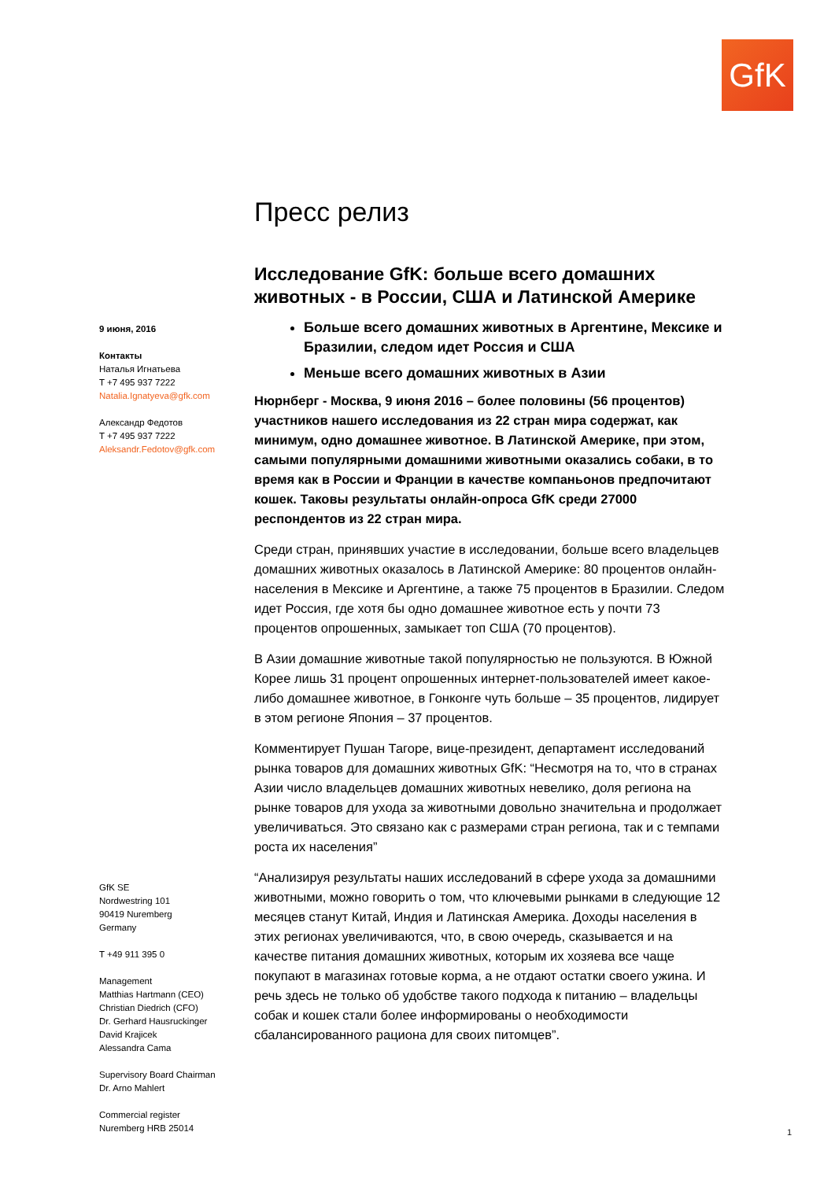GfK
9 июня, 2016
Контакты
Наталья Игнатьева
T +7 495 937 7222
Natalia.Ignatyeva@gfk.com
Александр Федотов
T +7 495 937 7222
Aleksandr.Fedotov@gfk.com
GfK SE
Nordwestring 101
90419 Nuremberg
Germany
T +49 911 395 0
Management
Matthias Hartmann (CEO)
Christian Diedrich (CFO)
Dr. Gerhard Hausruckinger
David Krajicek
Alessandra Cama
Supervisory Board Chairman
Dr. Arno Mahlert
Commercial register
Nuremberg HRB 25014
Пресс релиз
Исследование GfK: больше всего домашних животных - в России, США и Латинской Америке
Больше всего домашних животных в Аргентине, Мексике и Бразилии, следом идет Россия и США
Меньше всего домашних животных в Азии
Нюрнберг - Москва, 9 июня 2016 – более половины (56 процентов) участников нашего исследования из 22 стран мира содержат, как минимум, одно домашнее животное. В Латинской Америке, при этом, самыми популярными домашними животными оказались собаки, в то время как в России и Франции в качестве компаньонов предпочитают кошек. Таковы результаты онлайн-опроса GfK среди 27000 респондентов из 22 стран мира.
Среди стран, принявших участие в исследовании, больше всего владельцев домашних животных оказалось в Латинской Америке: 80 процентов онлайн-населения в Мексике и Аргентине, а также 75 процентов в Бразилии. Следом идет Россия, где хотя бы одно домашнее животное есть у почти 73 процентов опрошенных, замыкает топ США (70 процентов).
В Азии домашние животные такой популярностью не пользуются. В Южной Корее лишь 31 процент опрошенных интернет-пользователей имеет какое-либо домашнее животное, в Гонконге чуть больше – 35 процентов, лидирует в этом регионе Япония – 37 процентов.
Комментирует Пушан Тагоре, вице-президент, департамент исследований рынка товаров для домашних животных GfK: “Несмотря на то, что в странах Азии число владельцев домашних животных невелико, доля региона на рынке товаров для ухода за животными довольно значительна и продолжает увеличиваться. Это связано как с размерами стран региона, так и с темпами роста их населения”
“Анализируя результаты наших исследований в сфере ухода за домашними животными, можно говорить о том, что ключевыми рынками в следующие 12 месяцев станут Китай, Индия и Латинская Америка. Доходы населения в этих регионах увеличиваются, что, в свою очередь, сказывается и на качестве питания домашних животных, которым их хозяева все чаще покупают в магазинах готовые корма, а не отдают остатки своего ужина. И речь здесь не только об удобстве такого подхода к питанию – владельцы собак и кошек стали более информированы о необходимости сбалансированного рациона для своих питомцев”.
1